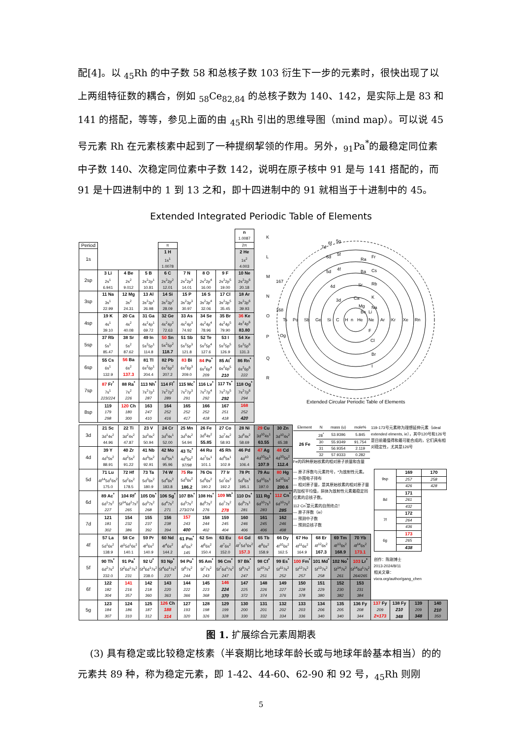配[4]。以 <sub>45</sub>Rh 的中子数 58 和总核子数 103 衍生下一步的元素时，很快出现了以上两组特征数的耦合，例如 <sub>58</sub>Ce<sub>82,84</sub> 的总核子数为 140、142，是实际上是 83 和 141 的搭配，等等，参见上面的由 <sub>45</sub>Rh 引出的思维导图（mind map）。可以说 45 号元素 Rh 在元素核素中起到了一种提纲挈领的作用。另外，<sub>91</sub>Pa<sup>*</sup>的最稳定同位素中子数 140、次稳定同位素中子数 142，说明在原子核中 91 是与 141 搭配的，而 91 是十四进制中的 1 到 13 之和，即十四进制中的 91 就相当于十进制中的 45。
Extended Integrated Periodic Table of Elements
| | | | | | | | | n 1.0087 | K L M N O P Q R Ts Po Sb Ge Si C H n He Ne Ar Kr Xe Rn Ra Fr Ba Cs Sr Rb Ca K Mg Na Be Li F Cl Br I 7d 6f 5g 6d 5f 5d 4f 4d 3d 167 168 Og Extended Circular Periodic Table of Elements | | | | | | | | | |
| Period | | | | π | | | | 2π | | | | | | | | | | |
| 1s | | | | 1 H 1s<sup>1</sup> 1.0078 | | | | 2 He 1s<sup>2</sup> 4.003 | | | | | | | | | | |
| 2sp | 3 Li 2s<sup>1</sup> 6.941 | 4 Be 2s<sup>2</sup> 9.012 | 5 B 2s<sup>2</sup>2p<sup>1</sup> 10.81 | 6 C 2s<sup>2</sup>2p<sup>2</sup> 12.01 | 7 N 2s<sup>2</sup>2p<sup>3</sup> 14.01 | 8 O 2s<sup>2</sup>2p<sup>4</sup> 16.00 | 9 F 2s<sup>2</sup>2p<sup>5</sup> 19.00 | 10 Ne 2s<sup>2</sup>2p<sup>6</sup> 20.18 | | | | | | | | | | |
| 3sp | 11 Na 3s<sup>1</sup> 22.99 | 12 Mg 3s<sup>2</sup> 24.31 | 13 Al 3s<sup>2</sup>3p<sup>1</sup> 26.98 | 14 Si 3s<sup>2</sup>3p<sup>2</sup> 28.09 | 15 P 3s<sup>2</sup>3p<sup>3</sup> 30.97 | 16 S 3s<sup>2</sup>3p<sup>4</sup> 32.06 | 17 Cl 3s<sup>2</sup>3p<sup>5</sup> 35.45 | 18 Ar 3s<sup>2</sup>3p<sup>6</sup> 39.93 | | | | | | | | | | |
| 4sp | 19 K 4s<sup>1</sup> 39.10 | 20 Ca 4s<sup>2</sup> 40.08 | 31 Ga 4s<sup>2</sup>4p<sup>1</sup> 69.72 | 32 Ge 4s<sup>2</sup>4p<sup>2</sup> 72.63 | 33 As 4s<sup>2</sup>4p<sup>3</sup> 74.92 | 34 Se 4s<sup>2</sup>4p<sup>4</sup> 78.96 | 35 Br 4s<sup>2</sup>4p<sup>5</sup> 79.90 | 36 Ke 4s<sup>2</sup>4p<sup>6</sup> 83.80 | | | | | | | | | | |
| 5sp | 37 Rb 5s<sup>1</sup> 85.47 | 38 Sr 5s<sup>2</sup> 87.62 | 49 In 5s<sup>2</sup>5p<sup>1</sup> 114.8 | 50 Sn 5s<sup>2</sup>5p<sup>2</sup> 118.7 | 51 Sb 5s<sup>2</sup>5p<sup>3</sup> 121.8 | 52 Te 5s<sup>2</sup>5p<sup>4</sup> 127.6 | 53 I 5s<sup>2</sup>5p<sup>5</sup> 126.9 | 54 Xe 5s<sup>2</sup>5p<sup>6</sup> 131.3 | | | | | | | | | | |
| 6sp | 55 Cs 6s<sup>1</sup> 132.9 | 56 Ba 6s<sup>2</sup> 137.3 | 81 Tl 6s<sup>2</sup>6p<sup>1</sup> 204.4 | 82 Pb 6s<sup>2</sup>6p<sup>2</sup> 207.2 | 83 Bi 6s<sup>2</sup>6p<sup>3</sup> 209.0 | 84 Po<sup>*</sup> 6s<sup>2</sup>6p<sup>4</sup> 209 | 85 At<sup>*</sup> 6s<sup>2</sup>6p<sup>5</sup> 210 | 86 Rn<sup>*</sup> 6s<sup>2</sup>6p<sup>6</sup> 222 | | | | | | | | | | |
| 7sp | 87 Fr<sup>*</sup> 7s<sup>1</sup> 223/224 | 88 Ra<sup>*</sup> 7s<sup>2</sup> 226 | 113 Nh<sup>*</sup> 7s<sup>2</sup>7p<sup>1</sup> 287 | 114 Fl<sup>*</sup> 7s<sup>2</sup>7p<sup>2</sup> 289 | 115 Mc<sup>*</sup> 7s<sup>2</sup>7p<sup>3</sup> 291 | 116 Lv<sup>*</sup> 7s<sup>2</sup>7p<sup>4</sup> 292 | 117 Ts<sup>*</sup> 7s<sup>2</sup>7p<sup>5</sup> 292 | 118 Og<sup>*</sup> 7s<sup>2</sup>7p<sup>6</sup> 294 | | | | | | | | | | |
| 8sp | 119 179 298 | 120 Ch 180 300 | 163 247 410 | 164 252 416 | 165 252 417 | 166 252 418 | 167 251 418 | 168 252 420 | | | | | | | | | | |
| 3d | 21 Sc 3d<sup>1</sup>4s<sup>2</sup> 44.96 | 22 Ti 3d<sup>2</sup>4s<sup>2</sup> 47.87 | 23 V 3d<sup>3</sup>4s<sup>2</sup> 50.94 | 24 Cr 3d<sup>5</sup>4s<sup>1</sup> 52.00 | 25 Mn 3d<sup>5</sup>4s<sup>2</sup> 54.94 | 26 Fe 3d<sup>6</sup>4s<sup>2</sup> 55.85 | 27 Co 3d<sup>7</sup>4s<sup>2</sup> 58.93 | 28 Ni 3d<sup>8</sup>4s<sup>2</sup> 58.69 | 29 Cu 3d<sup>10</sup>4s<sup>1</sup> 63.55 | 30 Zn 3d<sup>10</sup>4s<sup>2</sup> 65.38 | / Element / N / mass (u) / mole% / / 26 Fe / 28<sup>*</sup> / 53.9396 / 5.845 / / / 30 / 55.9349 / 91.754 / / / 31 / 56.9354 / 2.119 / / / 32 / 57.9333 / 0.282 / Fe的四种原始核素的相对原子质量和含量 | | | | 119-173号元素称为理想延伸元素（ideal extended elments, ie），其中120号和126号是目前最值得和最可能合成的，它们具有相对稳定性，尤其是126号 | | | |
| 4d | 39 Y 4d<sup>1</sup>5s<sup>2</sup> 88.91 | 40 Zr 4d<sup>2</sup>5s<sup>2</sup> 91.22 | 41 Nb 4d<sup>3</sup>5s<sup>2</sup> 92.91 | 42 Mo 4d<sup>5</sup>5s<sup>1</sup> 95.96 | 43 Tc<sup>*</sup> 4d<sup>5</sup>5s<sup>2</sup> 97/98 | 44 Ru 4d<sup>7</sup>5s<sup>1</sup> 101.1 | 45 Rh 4d<sup>8</sup>5s<sup>1</sup> 102.9 | 46 Pd 4d<sup>10</sup> 106.4 | 47 Ag 4d<sup>10</sup>5s<sup>1</sup> 107.9 | 48 Cd 4d<sup>10</sup>5s<sup>2</sup> 112.4 | | | | | | | | |
| 5d | 71 Lu 4f<sup>14</sup>5d<sup>1</sup>6s<sup>2</sup> 175.0 | 72 Hf 5d<sup>2</sup>6s<sup>2</sup> 178.5 | 73 Ta 5d<sup>3</sup>6s<sup>2</sup> 180.9 | 74 W 5d<sup>4</sup>6s<sup>2</sup> 183.8 | 75 Re 5d<sup>5</sup>6s<sup>2</sup> 186.2 | 76 Os 5d<sup>6</sup>6s<sup>2</sup> 190.2 | 77 Ir 5d<sup>7</sup>6s<sup>2</sup> 192.2 | 78 Pt 5d<sup>9</sup>6s<sup>1</sup> 195.1 | 79 Au 5d<sup>10</sup>6s<sup>1</sup> 197.0 | 80 Hg 5d<sup>10</sup>6s<sup>2</sup> 200.6 | — 原子序数与元素符号，*为放射性元素。 — 外围电子排布 — 相对原子量，是其原始核素的相对原子量的加权平均值，斜体为放射性元素最稳定同位素的总核子数。 112 Cn<sup>*</sup>是元素的自然终点！ — 原子序数（ie） — 预测中子数 — 预测总核子数 | | | | / 9sp / 169 / 170 / / / 257 / 258 / / / 426 / 428 / / 8d / 171 / / / / 261 / / / / 432 / / / 7f / 172 / / / / 264 / / / / 436 / / / 6g / 173 / / / / 265 / / / / 438 / / | | | |
| 6d | 89 Ac<sup>*</sup> 6d<sup>1</sup>7s<sup>2</sup> 227 | 104 Rf<sup>*</sup> 5f<sup>14</sup>6d<sup>2</sup>7s<sup>2</sup> 265 | 105 Db<sup>*</sup> 6d<sup>3</sup>7s<sup>2</sup> 268 | 106 Sg<sup>*</sup> 6d<sup>4</sup>7s<sup>2</sup> 271 | 107 Bh<sup>*</sup> 6d<sup>5</sup>7s<sup>2</sup> 273/274 | 108 Hs<sup>*</sup> 8d<sup>6</sup>7s<sup>2</sup> 276 | 109 Mt<sup>*</sup> 6d<sup>7</sup>7s<sup>2</sup> 278 | 110 Ds<sup>*</sup> 6d<sup>9</sup>7s<sup>1</sup> 281 | 111 Rg<sup>*</sup> 6d<sup>10</sup>7s<sup>1</sup> 283 | 112 Cn<sup>*</sup> 6d<sup>10</sup>7s<sup>2</sup> 285 | | | | | | | | |
| 7d | 121 181 302 | 154 232 386 | 155 237 392 | 156 238 394 | 157 243 400 | 158 244 402 | 159 245 404 | 160 246 406 | 161 245 406 | 162 246 408 | | | | | | | | |
| 4f | 57 La 5d<sup>1</sup>6s<sup>2</sup> 138.9 | 58 Ce 4f<sup>1</sup>5d<sup>1</sup>6s<sup>2</sup> 140.1 | 59 Pr 4f<sup>3</sup>6s<sup>2</sup> 140.9 | 60 Nd 4f<sup>4</sup>6s<sup>2</sup> 144.2 | 61 Pm<sup>*</sup> 4f<sup>5</sup>6s<sup>2</sup> 145 | 62 Sm 4f<sup>6</sup>6s<sup>2</sup> 150.4 | 63 Eu 4f<sup>7</sup>6s<sup>2</sup> 152.0 | 64 Gd 4f<sup>7</sup>5d<sup>1</sup>6s<sup>2</sup> 157.3 | 65 Tb 4f<sup>9</sup>6s<sup>2</sup> 158.9 | 66 Dy 4f<sup>10</sup>6s<sup>2</sup> 162.5 | 67 Ho 4f<sup>11</sup>6s<sup>2</sup> 164.9 | 68 Er 4f<sup>12</sup>6s<sup>2</sup> 167.3 | 69 Tm 4f<sup>13</sup>6s<sup>2</sup> 168.9 | 70 Yb 4f<sup>14</sup>6s<sup>2</sup> 173.1 | | | | |
| 5f | 90 Th<sup>*</sup> 6d<sup>2</sup>7s<sup>2</sup> 232.0 | 91 Pa<sup>*</sup> 5f<sup>2</sup>6d<sup>1</sup>7s<sup>2</sup> 231 | 92 U<sup>*</sup> 5f<sup>3</sup>6d<sup>1</sup>7s<sup>2</sup> 238.0 | 93 Np<sup>*</sup> 5f<sup>4</sup>6d<sup>1</sup>7s<sup>2</sup> 237 | 94 Pu<sup>*</sup> 5f<sup>6</sup>7s<sup>2</sup> 244 | 95 Am<sup>*</sup> 5f<sup>7</sup>7s<sup>2</sup> 243 | 96 Cm<sup>*</sup> 5f<sup>7</sup>6d<sup>1</sup>7s<sup>2</sup> 247 | 97 Bk<sup>*</sup> 5f<sup>9</sup>7s<sup>2</sup> 247 | 98 Cf<sup>*</sup> 5f<sup>10</sup>7s<sup>2</sup> 251 | 99 Es<sup>*</sup> 5f<sup>11</sup>7s<sup>2</sup> 252 | 100 Fm<sup>*</sup> 5f<sup>12</sup>7s<sup>2</sup> 257 | 101 Md<sup>*</sup> 5f<sup>13</sup>7s<sup>2</sup> 258 | 102 No<sup>*</sup> 5f<sup>14</sup>7s<sup>2</sup> 261 | 103 Lr<sup>*</sup> 5f<sup>14</sup>6d<sup>1</sup>7s<sup>2</sup> 264/265 | 创作：陈刚博士 2013-2024/8/11 相关文章： vixra.org/author/gang_chen | | | |
| 6f | 122 182 304 | 141 216 357 | 142 218 360 | 143 220 363 | 144 222 366 | 145 223 368 | 146 224 370 | 147 225 372 | 148 226 374 | 149 227 376 | 150 228 378 | 151 229 380 | 152 230 382 | 153 231 384 | | | | |
| 5g | 123 184 307 | 124 186 310 | 125 187 312 | 126 Ch 188 314 | 127 193 320 | 128 198 326 | 129 199 328 | 130 200 330 | 131 201 332 | 132 202 334 | 133 203 336 | 134 206 340 | 135 205 340 | 136 Fy 208 344 | 137 Fy 209 2×173 | 138 Fy 210 348 | 139 209 348 | 140 210 350 |
图 1. 扩展综合元素周期表
(3) 具有稳定或比较稳定核素（半衰期比地球年龄长或与地球年龄基本相当）的的元素共 89 种，称为稳定元素，即 1-42、44-60、62-90 和 92 号，<sub>45</sub>Rh 则刚
5